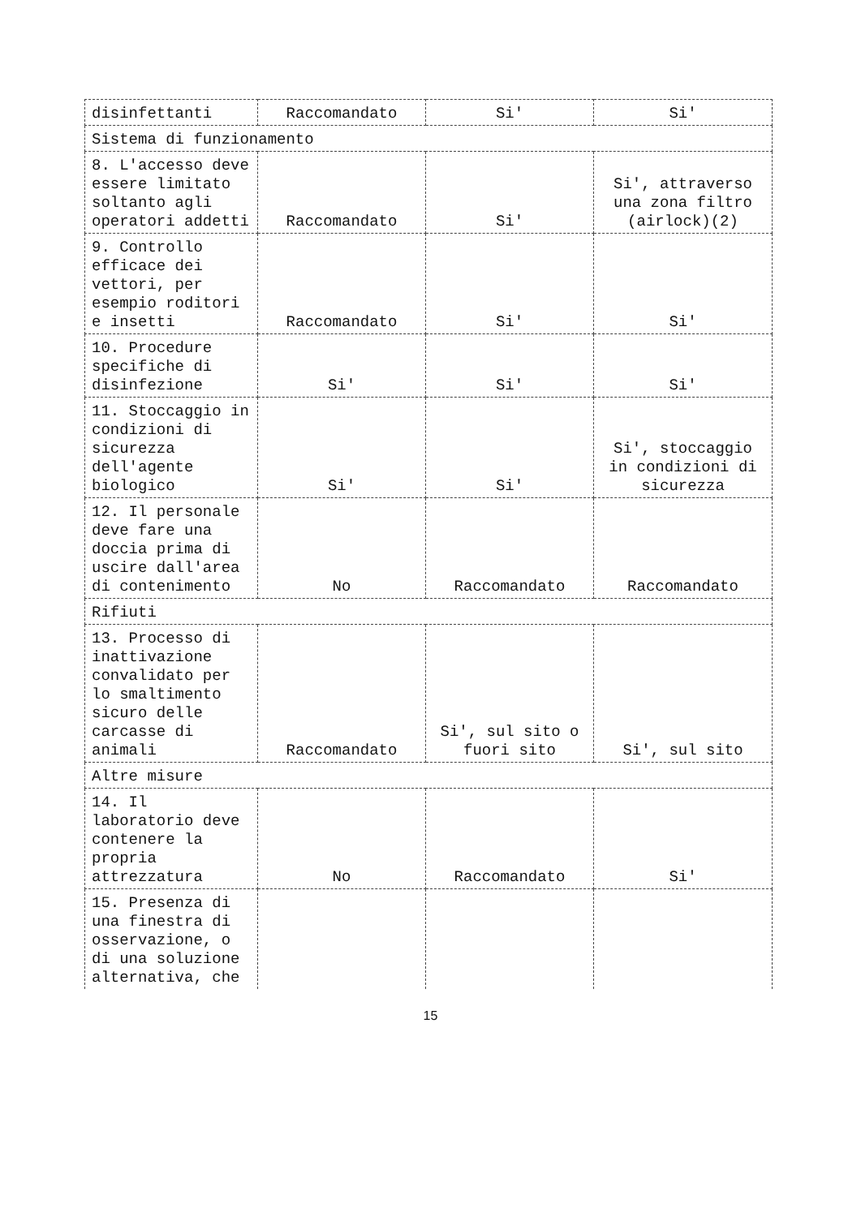| disinfettanti | Raccomandato | Si' | Si' |
| Sistema di funzionamento | | | |
| 8. L'accesso deve essere limitato soltanto agli operatori addetti | Raccomandato | Si' | Si', attraverso una zona filtro (airlock)(2) |
| 9. Controllo efficace dei vettori, per esempio roditori e insetti | Raccomandato | Si' | Si' |
| 10. Procedure specifiche di disinfezione | Si' | Si' | Si' |
| 11. Stoccaggio in condizioni di sicurezza dell'agente biologico | Si' | Si' | Si', stoccaggio in condizioni di sicurezza |
| 12. Il personale deve fare una doccia prima di uscire dall'area di contenimento | No | Raccomandato | Raccomandato |
| Rifiuti | | | |
| 13. Processo di inattivazione convalidato per lo smaltimento sicuro delle carcasse di animali | Raccomandato | Si', sul sito o fuori sito | Si', sul sito |
| Altre misure | | | |
| 14. Il laboratorio deve contenere la propria attrezzatura | No | Raccomandato | Si' |
| 15. Presenza di una finestra di osservazione, o di una soluzione alternativa, che | | | |
15